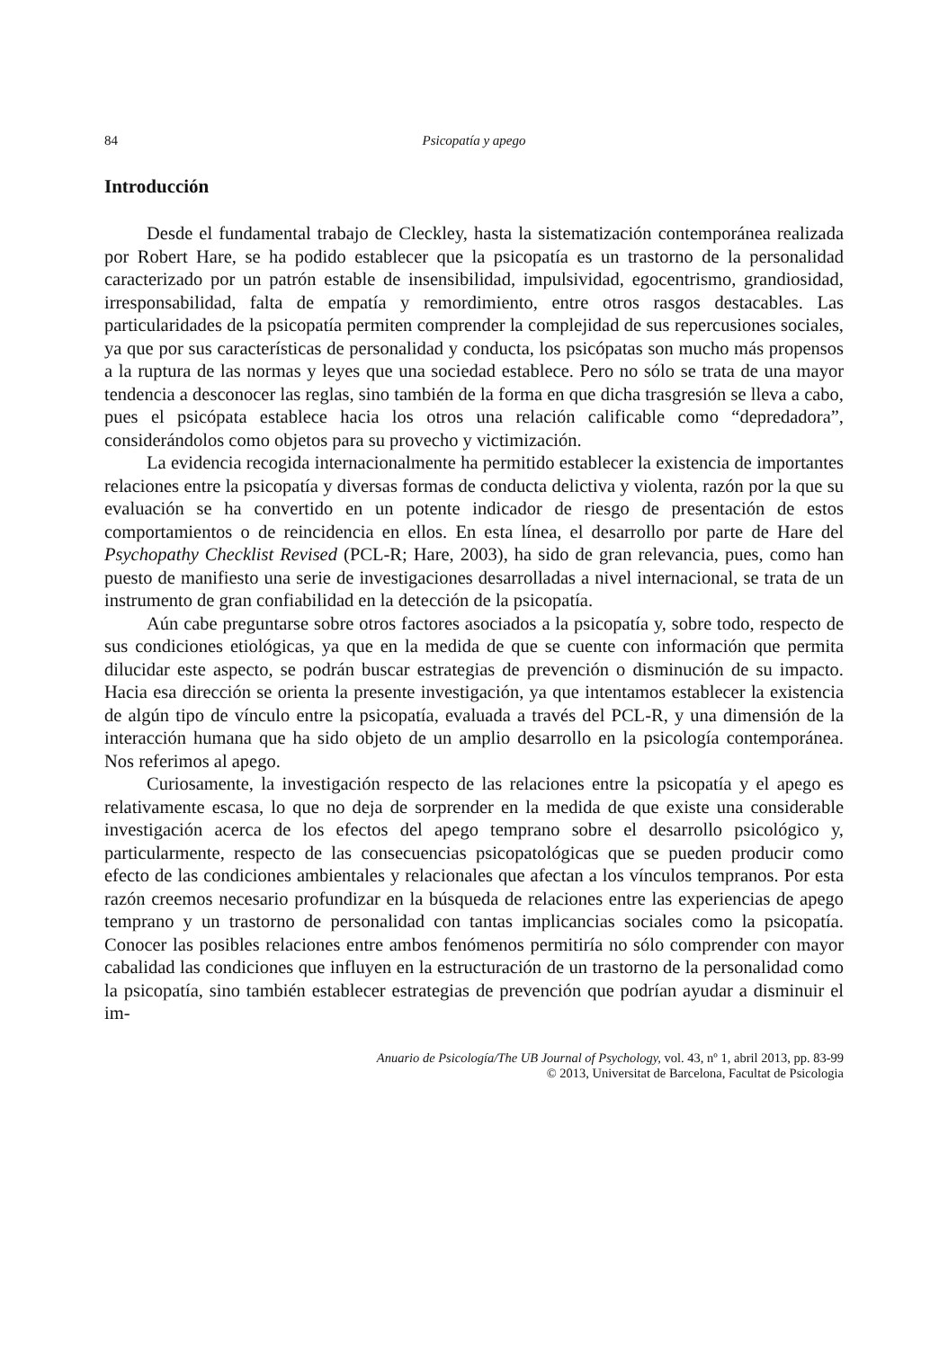84 Psicopatía y apego
Introducción
Desde el fundamental trabajo de Cleckley, hasta la sistematización contemporánea realizada por Robert Hare, se ha podido establecer que la psicopatía es un trastorno de la personalidad caracterizado por un patrón estable de insensibilidad, impulsividad, egocentrismo, grandiosidad, irresponsabilidad, falta de empatía y remordimiento, entre otros rasgos destacables. Las particularidades de la psicopatía permiten comprender la complejidad de sus repercusiones sociales, ya que por sus características de personalidad y conducta, los psicópatas son mucho más propensos a la ruptura de las normas y leyes que una sociedad establece. Pero no sólo se trata de una mayor tendencia a desconocer las reglas, sino también de la forma en que dicha trasgresión se lleva a cabo, pues el psicópata establece hacia los otros una relación calificable como “depredadora”, considerándolos como objetos para su provecho y victimización.
La evidencia recogida internacionalmente ha permitido establecer la existencia de importantes relaciones entre la psicopatía y diversas formas de conducta delictiva y violenta, razón por la que su evaluación se ha convertido en un potente indicador de riesgo de presentación de estos comportamientos o de reincidencia en ellos. En esta línea, el desarrollo por parte de Hare del Psychopathy Checklist Revised (PCL-R; Hare, 2003), ha sido de gran relevancia, pues, como han puesto de manifiesto una serie de investigaciones desarrolladas a nivel internacional, se trata de un instrumento de gran confiabilidad en la detección de la psicopatía.
Aún cabe preguntarse sobre otros factores asociados a la psicopatía y, sobre todo, respecto de sus condiciones etiológicas, ya que en la medida de que se cuente con información que permita dilucidar este aspecto, se podrán buscar estrategias de prevención o disminución de su impacto. Hacia esa dirección se orienta la presente investigación, ya que intentamos establecer la existencia de algún tipo de vínculo entre la psicopatía, evaluada a través del PCL-R, y una dimensión de la interacción humana que ha sido objeto de un amplio desarrollo en la psicología contemporánea. Nos referimos al apego.
Curiosamente, la investigación respecto de las relaciones entre la psicopatía y el apego es relativamente escasa, lo que no deja de sorprender en la medida de que existe una considerable investigación acerca de los efectos del apego temprano sobre el desarrollo psicológico y, particularmente, respecto de las consecuencias psicopatológicas que se pueden producir como efecto de las condiciones ambientales y relacionales que afectan a los vínculos tempranos. Por esta razón creemos necesario profundizar en la búsqueda de relaciones entre las experiencias de apego temprano y un trastorno de personalidad con tantas implicancias sociales como la psicopatía. Conocer las posibles relaciones entre ambos fenómenos permitiría no sólo comprender con mayor cabalidad las condiciones que influyen en la estructuración de un trastorno de la personalidad como la psicopatía, sino también establecer estrategias de prevención que podrían ayudar a disminuir el im-
Anuario de Psicología/The UB Journal of Psychology, vol. 43, nº 1, abril 2013, pp. 83-99
© 2013, Universitat de Barcelona, Facultat de Psicologia